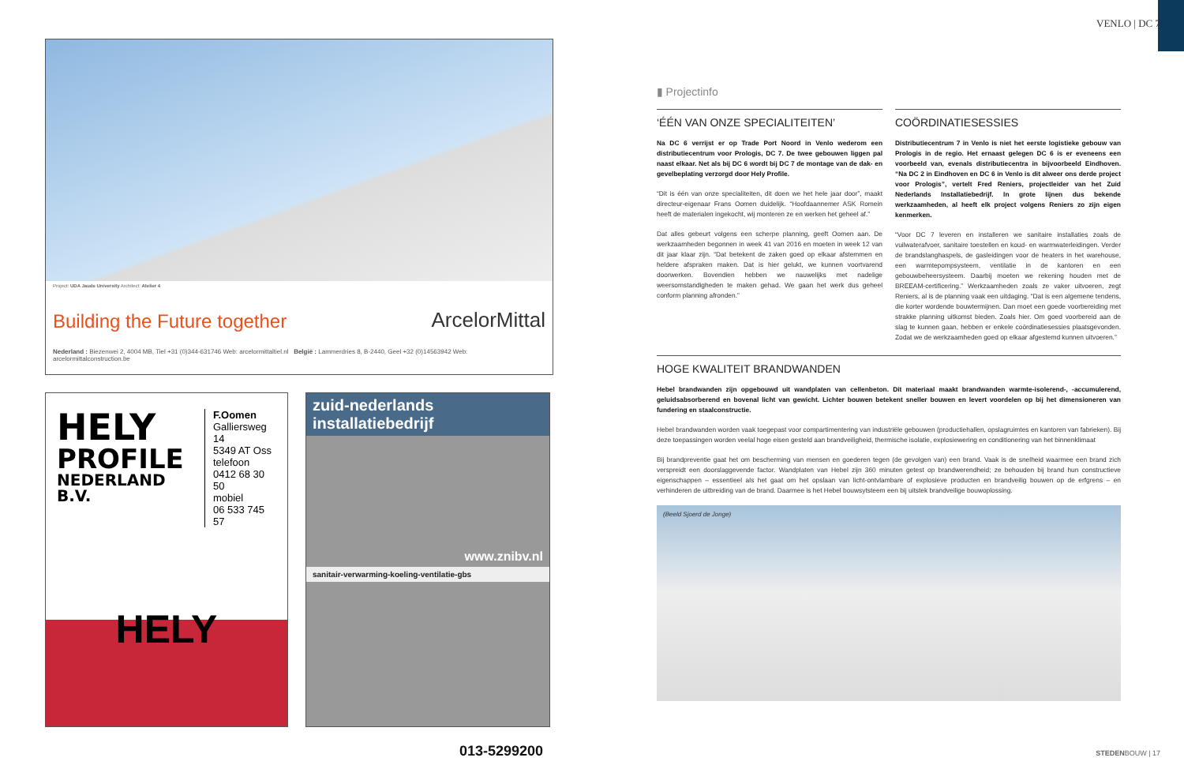Project: UDA Jaude University Architect: Atelier 4
Building the Future together ArcelorMittal
Nederland : Biezenwei 2, 4004 MB, Tiel +31 (0)344-631746 Web: arcelormittaltiel.nl België : Lammerdries 8, B-2440, Geel +32 (0)14563942 Web: arcelormittalconstruction.be
HELY
PROFILE
NEDERLAND B.V.
F.Oomen
Galliersweg 14
5349 AT Oss
telefoon
0412 68 30 50
mobiel
06 533 745 57
HELY
zuid-nederlands installatiebedrijf
www.znibv.nl
sanitair-verwarming-koeling-ventilatie-gbs
013-5299200
VENLO | DC 7
▮ Projectinfo
‘ÉÉN VAN ONZE SPECIALITEITEN’
Na DC 6 verrijst er op Trade Port Noord in Venlo wederom een distributiecentrum voor Prologis, DC 7. De twee gebouwen liggen pal naast elkaar. Net als bij DC 6 wordt bij DC 7 de montage van de dak- en gevelbeplating verzorgd door Hely Profile.
“Dit is één van onze specialiteiten, dit doen we het hele jaar door”, maakt directeur-eigenaar Frans Oomen duidelijk. “Hoofdaannemer ASK Romein heeft de materialen ingekocht, wij monteren ze en werken het geheel af.”
Dat alles gebeurt volgens een scherpe planning, geeft Oomen aan. De werkzaamheden begonnen in week 41 van 2016 en moeten in week 12 van dit jaar klaar zijn. “Dat betekent de zaken goed op elkaar afstemmen en heldere afspraken maken. Dat is hier gelukt, we kunnen voortvarend doorwerken. Bovendien hebben we nauwelijks met nadelige weersomstandigheden te maken gehad. We gaan het werk dus geheel conform planning afronden.”
COÖRDINATIESESSIES
Distributiecentrum 7 in Venlo is niet het eerste logistieke gebouw van Prologis in de regio. Het ernaast gelegen DC 6 is er eveneens een voorbeeld van, evenals distributiecentra in bijvoorbeeld Eindhoven. “Na DC 2 in Eindhoven en DC 6 in Venlo is dit alweer ons derde project voor Prologis”, vertelt Fred Reniers, projectleider van het Zuid Nederlands Installatiebedrijf. In grote lijnen dus bekende werkzaamheden, al heeft elk project volgens Reniers zo zijn eigen kenmerken.
“Voor DC 7 leveren en installeren we sanitaire installaties zoals de vuilwaterafvoer, sanitaire toestellen en koud- en warmwaterleidingen. Verder de brandslanghaspels, de gasleidingen voor de heaters in het warehouse, een warmtepompsysteem, ventilatie in de kantoren en een gebouwbeheersysteem. Daarbij moeten we rekening houden met de BREEAM-certificering.” Werkzaamheden zoals ze vaker uitvoeren, zegt Reniers, al is de planning vaak een uitdaging. “Dat is een algemene tendens, die korter wordende bouwtermijnen. Dan moet een goede voorbereiding met strakke planning uitkomst bieden. Zoals hier. Om goed voorbereid aan de slag te kunnen gaan, hebben er enkele coördinatiesessies plaatsgevonden. Zodat we de werkzaamheden goed op elkaar afgestemd kunnen uitvoeren.”
HOGE KWALITEIT BRANDWANDEN
Hebel brandwanden zijn opgebouwd uit wandplaten van cellenbeton. Dit materiaal maakt brandwanden warmte-isolerend-, -accumulerend, geluidsabsorberend en bovenal licht van gewicht. Lichter bouwen betekent sneller bouwen en levert voordelen op bij het dimensioneren van fundering en staalconstructie.
Hebel brandwanden worden vaak toegepast voor compartimentering van industriële gebouwen (productiehallen, opslagruimtes en kantoren van fabrieken). Bij deze toepassingen worden veelal hoge eisen gesteld aan brandveiligheid, thermische isolatie, explosiewering en conditionering van het binnenklimaat
Bij brandpreventie gaat het om bescherming van mensen en goederen tegen (de gevolgen van) een brand. Vaak is de snelheid waarmee een brand zich verspreidt een doorslaggevende factor. Wandplaten van Hebel zijn 360 minuten getest op brandwerendheid; ze behouden bij brand hun constructieve eigenschappen – essentieel als het gaat om het opslaan van licht-ontvlambare of explosieve producten en brandveilig bouwen op de erfgrens – en verhinderen de uitbreiding van de brand. Daarmee is het Hebel bouwsytsteem een bij uitstek brandveilige bouwoplossing.
(Beeld Sjoerd de Jonge)
STEDENBOUW | 17